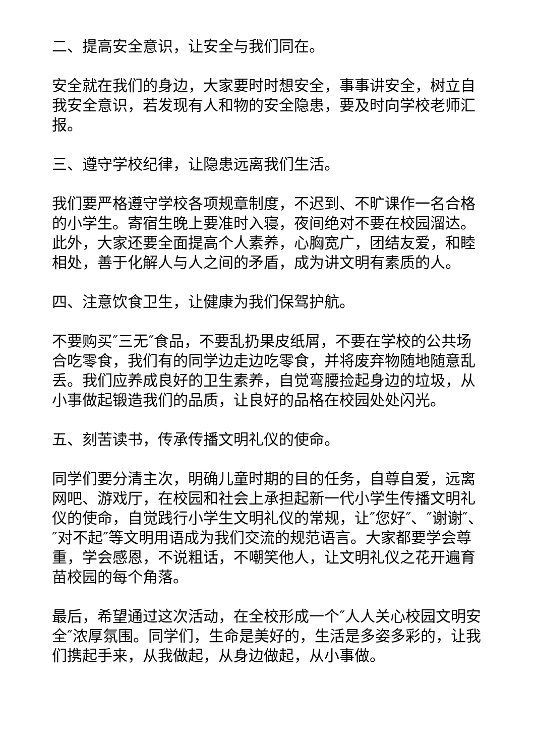二、提高安全意识，让安全与我们同在。
安全就在我们的身边，大家要时时想安全，事事讲安全，树立自我安全意识，若发现有人和物的安全隐患，要及时向学校老师汇报。
三、遵守学校纪律，让隐患远离我们生活。
我们要严格遵守学校各项规章制度，不迟到、不旷课作一名合格的小学生。寄宿生晚上要准时入寝，夜间绝对不要在校园溜达。此外，大家还要全面提高个人素养，心胸宽广，团结友爱，和睦相处，善于化解人与人之间的矛盾，成为讲文明有素质的人。
四、注意饮食卫生，让健康为我们保驾护航。
不要购买″三无″食品，不要乱扔果皮纸屑，不要在学校的公共场合吃零食，我们有的同学边走边吃零食，并将废弃物随地随意乱丢。我们应养成良好的卫生素养，自觉弯腰捡起身边的垃圾，从小事做起锻造我们的品质，让良好的品格在校园处处闪光。
五、刻苦读书，传承传播文明礼仪的使命。
同学们要分清主次，明确儿童时期的目的任务，自尊自爱，远离网吧、游戏厅，在校园和社会上承担起新一代小学生传播文明礼仪的使命，自觉践行小学生文明礼仪的常规，让″您好″、″谢谢″、″对不起″等文明用语成为我们交流的规范语言。大家都要学会尊重，学会感恩，不说粗话，不嘲笑他人，让文明礼仪之花开遍育苗校园的每个角落。
最后，希望通过这次活动，在全校形成一个″人人关心校园文明安全″浓厚氛围。同学们，生命是美好的，生活是多姿多彩的，让我们携起手来，从我做起，从身边做起，从小事做。